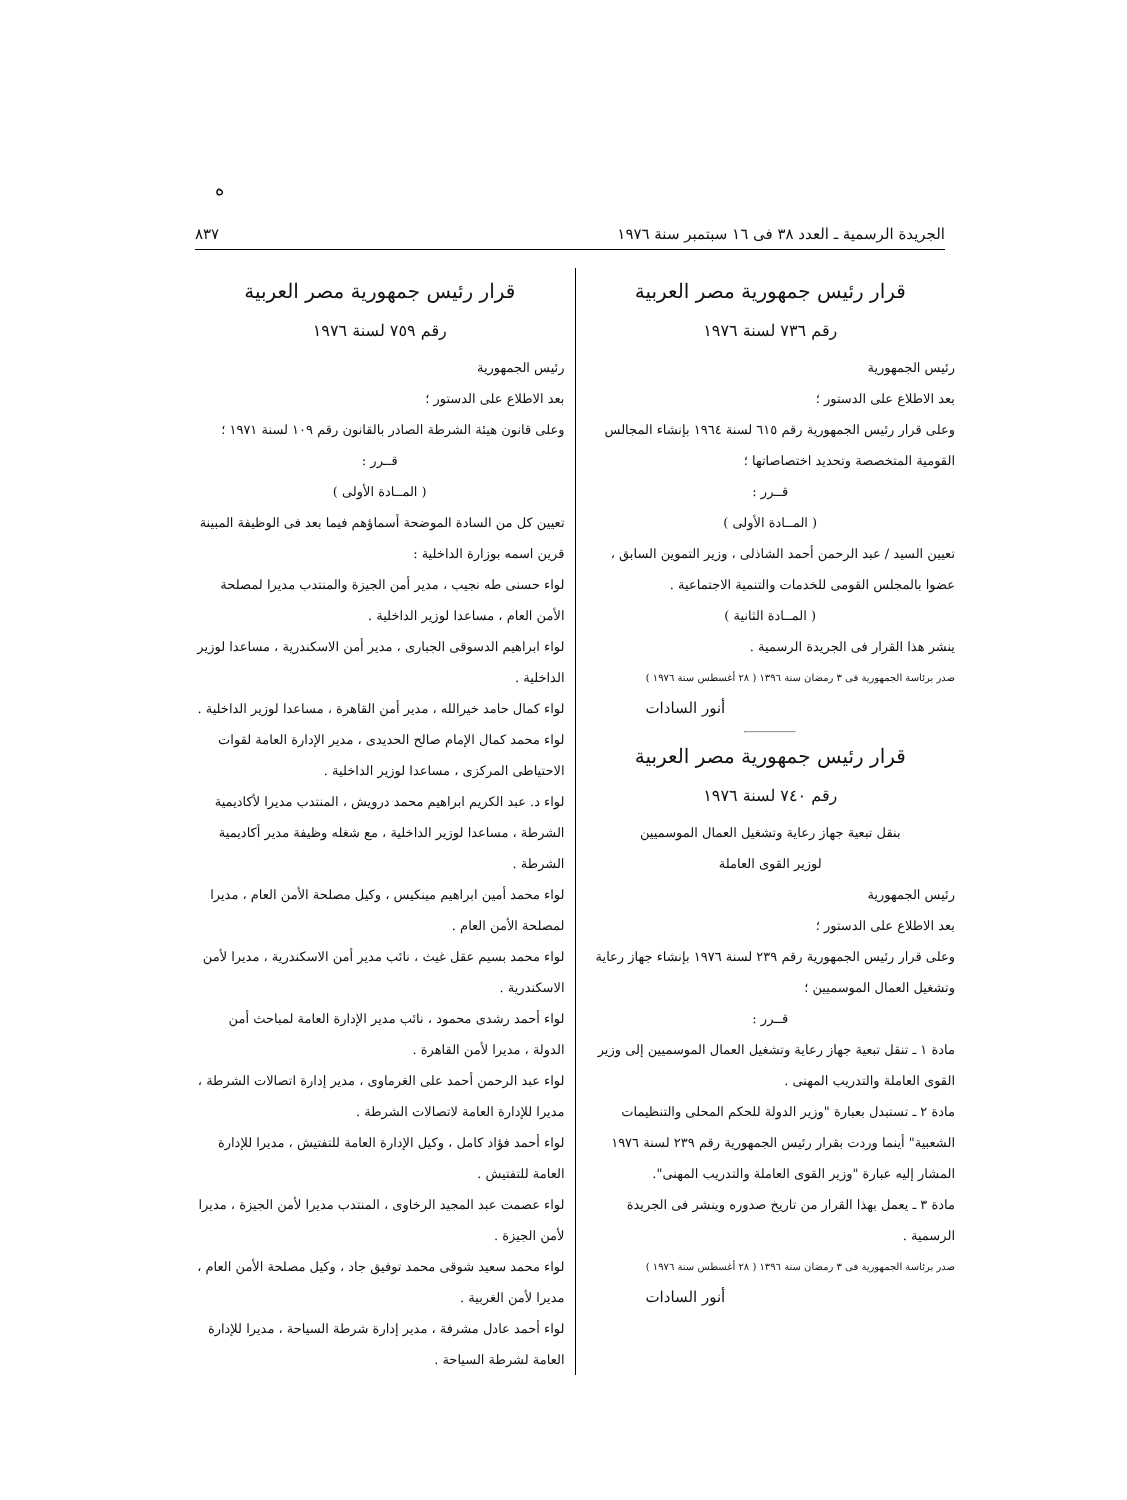ه
الجريدة الرسمية ـ العدد ٣٨ فى ١٦ سبتمبر سنة ١٩٧٦ ٨٣٧
قرار رئيس جمهورية مصر العربية
رقم ٧٣٦ لسنة ١٩٧٦
رئيس الجمهورية
بعد الاطلاع على الدستور ؛
وعلى قرار رئيس الجمهورية رقم ٦١٥ لسنة ١٩٦٤ بإنشاء المجالس القومية المتخصصة وتحديد اختصاصاتها ؛
قــرر :
( المــادة الأولى )
تعيين السيد / عبد الرحمن أحمد الشاذلى ، وزير التموين السابق ، عضوا بالمجلس القومى للخدمات والتنمية الاجتماعية .
( المــادة الثانية )
ينشر هذا القرار فى الجريدة الرسمية .
صدر برئاسة الجمهورية فى ٣ رمضان سنة ١٣٩٦ ( ٢٨ أغسطس سنة ١٩٧٦ )
أنور السادات
قرار رئيس جمهورية مصر العربية
رقم ٧٤٠ لسنة ١٩٧٦
بنقل تبعية جهاز رعاية وتشغيل العمال الموسميين
لوزير القوى العاملة
رئيس الجمهورية
بعد الاطلاع على الدستور ؛
وعلى قرار رئيس الجمهورية رقم ٢٣٩ لسنة ١٩٧٦ بإنشاء جهاز رعاية وتشغيل العمال الموسميين ؛
قــرر :
مادة ١ ـ تنقل تبعية جهاز رعاية وتشغيل العمال الموسميين إلى وزير القوى العاملة والتدريب المهنى .
مادة ٢ ـ تستبدل بعبارة "وزير الدولة للحكم المحلى والتنظيمات الشعبية" أينما وردت بقرار رئيس الجمهورية رقم ٢٣٩ لسنة ١٩٧٦ المشار إليه عبارة "وزير القوى العاملة والتدريب المهنى".
مادة ٣ ـ يعمل بهذا القرار من تاريخ صدوره وينشر فى الجريدة الرسمية .
صدر برئاسة الجمهورية فى ٣ رمضان سنة ١٣٩٦ ( ٢٨ أغسطس سنة ١٩٧٦ )
أنور السادات
قرار رئيس جمهورية مصر العربية
رقم ٧٥٩ لسنة ١٩٧٦
رئيس الجمهورية
بعد الاطلاع على الدستور ؛
وعلى قانون هيئة الشرطة الصادر بالقانون رقم ١٠٩ لسنة ١٩٧١ ؛
قــرر :
( المــادة الأولى )
تعيين كل من السادة الموضحة أسماؤهم فيما بعد فى الوظيفة المبينة قرين اسمه بوزارة الداخلية :
لواء حسنى طه نجيب ، مدير أمن الجيزة والمنتدب مديرا لمصلحة الأمن العام ، مساعدا لوزير الداخلية .
لواء ابراهيم الدسوقى الجبارى ، مدير أمن الاسكندرية ، مساعدا لوزير الداخلية .
لواء كمال حامد خيرالله ، مدير أمن القاهرة ، مساعدا لوزير الداخلية .
لواء محمد كمال الإمام صالح الحديدى ، مدير الإدارة العامة لقوات الاحتياطى المركزى ، مساعدا لوزير الداخلية .
لواء د. عبد الكريم ابراهيم محمد درويش ، المنتدب مديرا لأكاديمية الشرطة ، مساعدا لوزير الداخلية ، مع شغله وظيفة مدير أكاديمية الشرطة .
لواء محمد أمين ابراهيم مينكيس ، وكيل مصلحة الأمن العام ، مديرا لمصلحة الأمن العام .
لواء محمد بسيم عقل غيث ، نائب مدير أمن الاسكندرية ، مديرا لأمن الاسكندرية .
لواء أحمد رشدى محمود ، نائب مدير الإدارة العامة لمباحث أمن الدولة ، مديرا لأمن القاهرة .
لواء عبد الرحمن أحمد على الغرماوى ، مدير إدارة اتصالات الشرطة ، مديرا للإدارة العامة لاتصالات الشرطة .
لواء أحمد فؤاد كامل ، وكيل الإدارة العامة للتفتيش ، مديرا للإدارة العامة للتفتيش .
لواء عصمت عبد المجيد الرخاوى ، المنتدب مديرا لأمن الجيزة ، مديرا لأمن الجيزة .
لواء محمد سعيد شوقى محمد توفيق جاد ، وكيل مصلحة الأمن العام ، مديرا لأمن الغربية .
لواء أحمد عادل مشرفة ، مدير إدارة شرطة السياحة ، مديرا للإدارة العامة لشرطة السياحة .